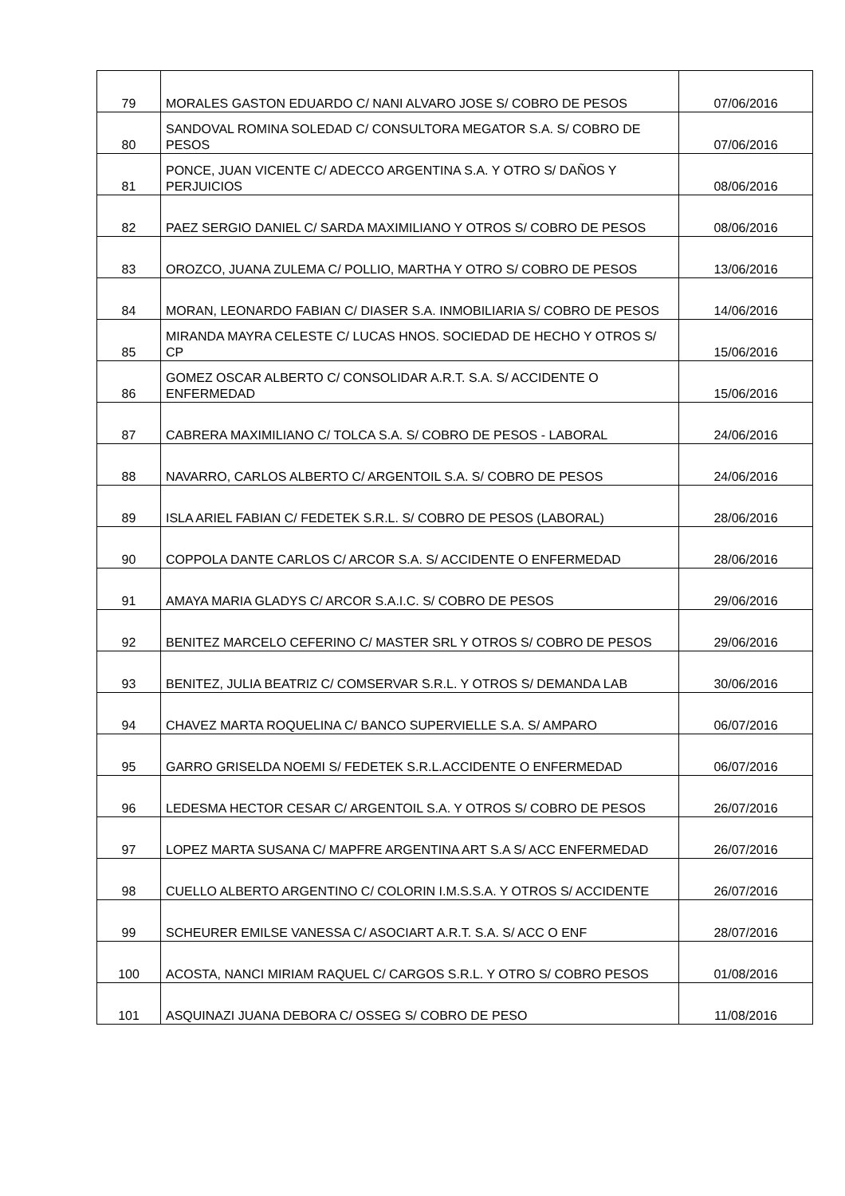| 79 | MORALES GASTON EDUARDO C/ NANI ALVARO JOSE S/ COBRO DE PESOS | 07/06/2016 |
| 80 | SANDOVAL ROMINA SOLEDAD C/ CONSULTORA MEGATOR S.A. S/ COBRO DE PESOS | 07/06/2016 |
| 81 | PONCE, JUAN VICENTE C/ ADECCO ARGENTINA S.A. Y OTRO S/ DAÑOS Y PERJUICIOS | 08/06/2016 |
| 82 | PAEZ SERGIO DANIEL C/ SARDA MAXIMILIANO Y OTROS S/ COBRO DE PESOS | 08/06/2016 |
| 83 | OROZCO, JUANA ZULEMA C/ POLLIO, MARTHA Y OTRO S/ COBRO DE PESOS | 13/06/2016 |
| 84 | MORAN, LEONARDO FABIAN C/ DIASER S.A. INMOBILIARIA S/ COBRO DE PESOS | 14/06/2016 |
| 85 | MIRANDA MAYRA CELESTE C/ LUCAS HNOS. SOCIEDAD DE HECHO Y OTROS S/ CP | 15/06/2016 |
| 86 | GOMEZ OSCAR ALBERTO C/ CONSOLIDAR A.R.T. S.A. S/ ACCIDENTE O ENFERMEDAD | 15/06/2016 |
| 87 | CABRERA MAXIMILIANO C/ TOLCA S.A. S/ COBRO DE PESOS - LABORAL | 24/06/2016 |
| 88 | NAVARRO, CARLOS ALBERTO C/ ARGENTOIL S.A. S/ COBRO DE PESOS | 24/06/2016 |
| 89 | ISLA ARIEL FABIAN C/ FEDETEK S.R.L. S/ COBRO DE PESOS (LABORAL) | 28/06/2016 |
| 90 | COPPOLA DANTE CARLOS C/ ARCOR S.A. S/ ACCIDENTE O ENFERMEDAD | 28/06/2016 |
| 91 | AMAYA MARIA GLADYS C/ ARCOR S.A.I.C. S/ COBRO DE PESOS | 29/06/2016 |
| 92 | BENITEZ MARCELO CEFERINO C/ MASTER SRL Y OTROS S/ COBRO DE PESOS | 29/06/2016 |
| 93 | BENITEZ, JULIA BEATRIZ C/ COMSERVAR S.R.L. Y OTROS S/ DEMANDA LAB | 30/06/2016 |
| 94 | CHAVEZ MARTA ROQUELINA C/ BANCO SUPERVIELLE S.A. S/ AMPARO | 06/07/2016 |
| 95 | GARRO GRISELDA NOEMI S/ FEDETEK S.R.L.ACCIDENTE O ENFERMEDAD | 06/07/2016 |
| 96 | LEDESMA HECTOR CESAR C/ ARGENTOIL S.A. Y OTROS S/ COBRO DE PESOS | 26/07/2016 |
| 97 | LOPEZ MARTA SUSANA C/ MAPFRE ARGENTINA ART S.A S/ ACC ENFERMEDAD | 26/07/2016 |
| 98 | CUELLO ALBERTO ARGENTINO C/ COLORIN I.M.S.S.A. Y OTROS S/ ACCIDENTE | 26/07/2016 |
| 99 | SCHEURER EMILSE VANESSA C/ ASOCIART A.R.T. S.A. S/ ACC O ENF | 28/07/2016 |
| 100 | ACOSTA, NANCI MIRIAM RAQUEL C/ CARGOS S.R.L. Y OTRO S/ COBRO PESOS | 01/08/2016 |
| 101 | ASQUINAZI JUANA DEBORA C/ OSSEG S/ COBRO DE PESO | 11/08/2016 |